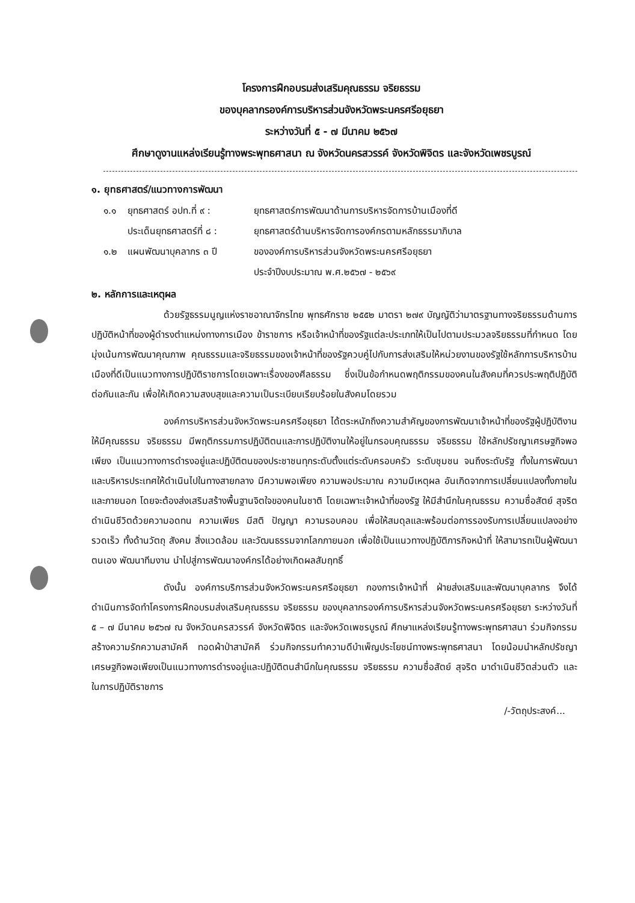โครงการฝึกอบรมส่งเสริมคุณธรรม จริยธรรม
ของบุคลากรองค์การบริหารส่วนจังหวัดพระนครศรีอยุธยา
ระหว่างวันที่ ๕ - ๗ มีนาคม ๒๕๖๗
ศึกษาดูงานแหล่งเรียนรู้ทางพระพุทธศาสนา ณ จังหวัดนครสวรรค์ จังหวัดพิจิตร และจังหวัดเพชรบูรณ์
๑. ยุทธศาสตร์/แนวทางการพัฒนา
๑.๑ ยุทธศาสตร์ อปท.ที่ ๙ : ยุทธศาสตร์การพัฒนาด้านการบริหารจัดการบ้านเมืองที่ดี
ประเด็นยุทธศาสตร์ที่ ๘ :
ยุทธศาสตร์ด้านบริหารจัดการองค์กรตามหลักธรรมาภิบาล
๑.๒ แผนพัฒนาบุคลากร ๓ ปี ขององค์การบริหารส่วนจังหวัดพระนครศรีอยุธยา
ประจำปีงบประมาณ พ.ศ.๒๕๖๗ - ๒๕๖๙
๒. หลักการและเหตุผล
ด้วยรัฐธรรมนูญแห่งราชอาณาจักรไทย พุทธศักราช ๒๕๕๒ มาตรา ๒๗๙ บัญญัติว่ามาตรฐานทางจริยธรรมด้านการปฏิบัติหน้าที่ของผู้ดำรงตำแหน่งทางการเมือง ข้าราชการ หรือเจ้าหน้าที่ของรัฐแต่ละประเภทให้เป็นไปตามประมวลจริยธรรมที่กำหนด โดยมุ่งเน้นการพัฒนาคุณภาพ คุณธรรมและจริยธรรมของเจ้าหน้าที่ของรัฐควบคู่ไปกับการส่งเสริมให้หน่วยงานของรัฐใช้หลักการบริหารบ้านเมืองที่ดีเป็นแนวทางการปฏิบัติราชการโดยเฉพาะเรื่องของศีลธรรม ซึ่งเป็นข้อกำหนดพฤติกรรมของคนในสังคมที่ควรประพฤติปฏิบัติต่อกันและกัน เพื่อให้เกิดความสงบสุขและความเป็นระเบียบเรียบร้อยในสังคมโดยรวม
องค์การบริหารส่วนจังหวัดพระนครศรีอยุธยา ได้ตระหนักถึงความสำคัญของการพัฒนาเจ้าหน้าที่ของรัฐผู้ปฏิบัติงานให้มีคุณธรรม จริยธรรม มีพฤติกรรมการปฏิบัติตนและการปฏิบัติงานให้อยู่ในกรอบคุณธรรม จริยธรรม ใช้หลักปรัชญาเศรษฐกิจพอเพียง เป็นแนวทางการดำรงอยู่และปฏิบัติตนของประชาชนทุกระดับตั้งแต่ระดับครอบครัว ระดับชุมชน จนถึงระดับรัฐ ทั้งในการพัฒนาและบริหารประเทศให้ดำเนินไปในทางสายกลาง มีความพอเพียง ความพอประมาณ ความมีเหตุผล อันเกิดจากการเปลี่ยนแปลงทั้งภายในและภายนอก โดยจะต้องส่งเสริมสร้างพื้นฐานจิตใจของคนในชาติ โดยเฉพาะเจ้าหน้าที่ของรัฐ ให้มีสำนึกในคุณธรรม ความซื่อสัตย์ สุจริต ดำเนินชีวิตด้วยความอดทน ความเพียร มีสติ ปัญญา ความรอบคอบ เพื่อให้สมดุลและพร้อมต่อการรองรับการเปลี่ยนแปลงอย่างรวดเร็ว ทั้งด้านวัตถุ สังคม สิ่งแวดล้อม และวัฒนธรรมจากโลกภายนอก เพื่อใช้เป็นแนวทางปฏิบัติภารกิจหน้าที่ ให้สามารถเป็นผู้พัฒนาตนเอง พัฒนาทีมงาน นำไปสู่การพัฒนาองค์กรได้อย่างเกิดผลสัมฤทธิ์
ดังนั้น องค์การบริการส่วนจังหวัดพระนครศรีอยุธยา กองการเจ้าหน้าที่ ฝ่ายส่งเสริมและพัฒนาบุคลากร จึงได้ดำเนินการจัดทำโครงการฝึกอบรมส่งเสริมคุณธรรม จริยธรรม ของบุคลากรองค์การบริหารส่วนจังหวัดพระนครศรีอยุธยา ระหว่างวันที่ ๕ – ๗ มีนาคม ๒๕๖๗ ณ จังหวัดนครสวรรค์ จังหวัดพิจิตร และจังหวัดเพชรบูรณ์ ศึกษาแหล่งเรียนรู้ทางพระพุทธศาสนา ร่วมกิจกรรมสร้างความรักความสามัคคี ทอดผ้าป่าสามัคคี ร่วมกิจกรรมทำความดีบำเพ็ญประโยชน์ทางพระพุทธศาสนา โดยน้อมนำหลักปรัชญาเศรษฐกิจพอเพียงเป็นแนวทางการดำรงอยู่และปฏิบัติตนสำนึกในคุณธรรม จริยธรรม ความซื่อสัตย์ สุจริต มาดำเนินชีวิตส่วนตัว และในการปฏิบัติราชการ
/-วัตถุประสงค์...